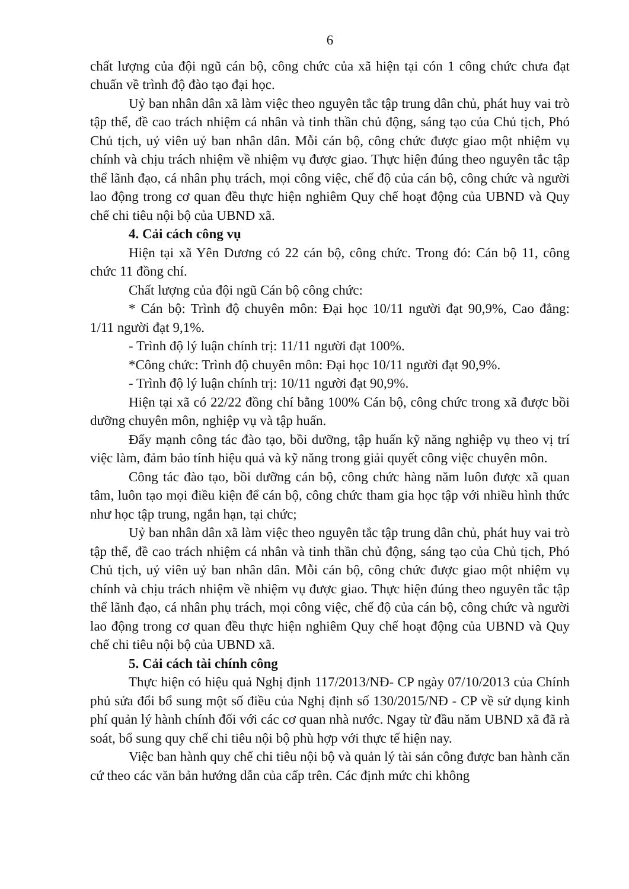6
chất lượng của đội ngũ cán bộ, công chức của xã hiện tại cón 1 công chức chưa đạt chuẩn về trình độ đào tạo đại học.
Uỷ ban nhân dân xã làm việc theo nguyên tắc tập trung dân chủ, phát huy vai trò tập thể, đề cao trách nhiệm cá nhân và tinh thần chủ động, sáng tạo của Chủ tịch, Phó Chủ tịch, uỷ viên uỷ ban nhân dân. Mỗi cán bộ, công chức được giao một nhiệm vụ chính và chịu trách nhiệm về nhiệm vụ được giao. Thực hiện đúng theo nguyên tắc tập thể lãnh đạo, cá nhân phụ trách, mọi công việc, chế độ của cán bộ, công chức và người lao động trong cơ quan đều thực hiện nghiêm Quy chế hoạt động của UBND và Quy chế chi tiêu nội bộ của UBND xã.
4. Cải cách công vụ
Hiện tại xã Yên Dương có 22 cán bộ, công chức. Trong đó: Cán bộ 11, công chức 11 đồng chí.
Chất lượng của đội ngũ Cán bộ công chức:
* Cán bộ: Trình độ chuyên môn: Đại học 10/11 người đạt 90,9%, Cao đẳng: 1/11 người đạt 9,1%.
- Trình độ lý luận chính trị: 11/11 người đạt 100%.
*Công chức: Trình độ chuyên môn: Đại học 10/11 người đạt 90,9%.
- Trình độ lý luận chính trị: 10/11 người đạt 90,9%.
Hiện tại xã có 22/22 đồng chí bằng 100% Cán bộ, công chức trong xã được bồi dưỡng chuyên môn, nghiệp vụ và tập huấn.
Đẩy mạnh công tác đào tạo, bồi dưỡng, tập huấn kỹ năng nghiệp vụ theo vị trí việc làm, đảm bảo tính hiệu quả và kỹ năng trong giải quyết công việc chuyên môn.
Công tác đào tạo, bồi dưỡng cán bộ, công chức hàng năm luôn được xã quan tâm, luôn tạo mọi điều kiện để cán bộ, công chức tham gia học tập với nhiều hình thức như học tập trung, ngắn hạn, tại chức;
Uỷ ban nhân dân xã làm việc theo nguyên tắc tập trung dân chủ, phát huy vai trò tập thể, đề cao trách nhiệm cá nhân và tinh thần chủ động, sáng tạo của Chủ tịch, Phó Chủ tịch, uỷ viên uỷ ban nhân dân. Mỗi cán bộ, công chức được giao một nhiệm vụ chính và chịu trách nhiệm về nhiệm vụ được giao. Thực hiện đúng theo nguyên tắc tập thể lãnh đạo, cá nhân phụ trách, mọi công việc, chế độ của cán bộ, công chức và người lao động trong cơ quan đều thực hiện nghiêm Quy chế hoạt động của UBND và Quy chế chi tiêu nội bộ của UBND xã.
5. Cải cách tài chính công
Thực hiện có hiệu quả Nghị định 117/2013/NĐ- CP ngày 07/10/2013 của Chính phủ sửa đổi bổ sung một số điều của Nghị định số 130/2015/NĐ - CP về sử dụng kinh phí quản lý hành chính đối với các cơ quan nhà nước. Ngay từ đầu năm UBND xã đã rà soát, bổ sung quy chế chi tiêu nội bộ phù hợp với thực tế hiện nay.
Việc ban hành quy chế chi tiêu nội bộ và quản lý tài sản công được ban hành căn cứ theo các văn bản hướng dẫn của cấp trên. Các định mức chi không